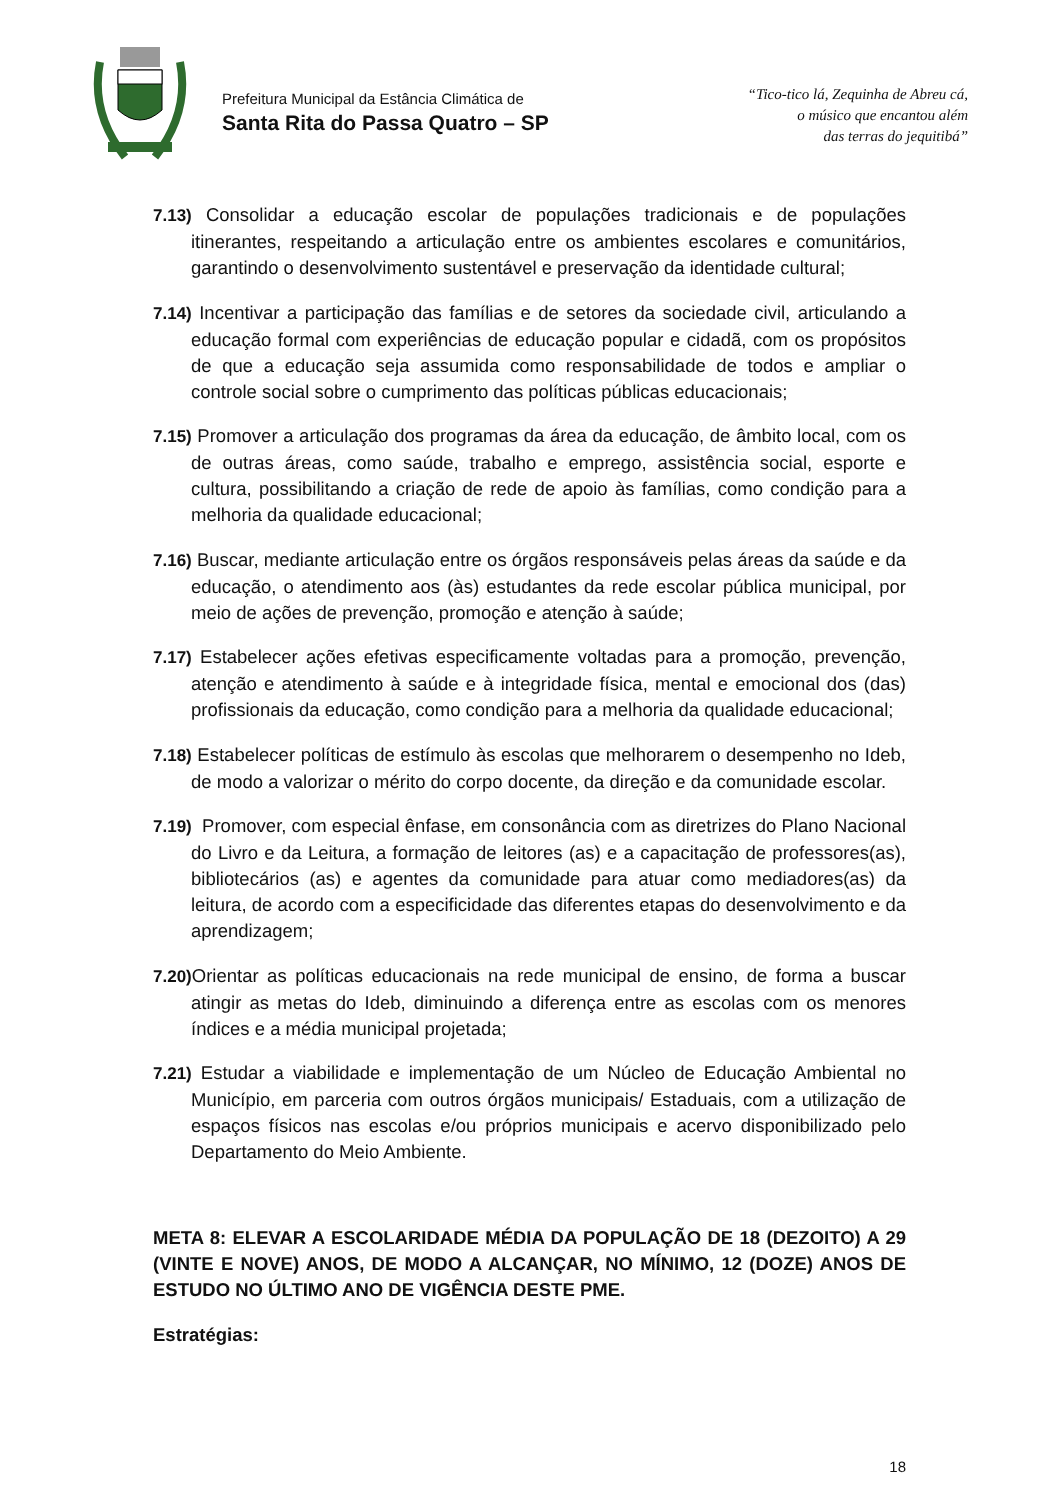Prefeitura Municipal da Estância Climática de
Santa Rita do Passa Quatro – SP
“Tico-tico lá, Zequinha de Abreu cá,
o músico que encantou além
das terras do jequitibá”
7.13) Consolidar a educação escolar de populações tradicionais e de populações itinerantes, respeitando a articulação entre os ambientes escolares e comunitários, garantindo o desenvolvimento sustentável e preservação da identidade cultural;
7.14) Incentivar a participação das famílias e de setores da sociedade civil, articulando a educação formal com experiências de educação popular e cidadã, com os propósitos de que a educação seja assumida como responsabilidade de todos e ampliar o controle social sobre o cumprimento das políticas públicas educacionais;
7.15) Promover a articulação dos programas da área da educação, de âmbito local, com os de outras áreas, como saúde, trabalho e emprego, assistência social, esporte e cultura, possibilitando a criação de rede de apoio às famílias, como condição para a melhoria da qualidade educacional;
7.16) Buscar, mediante articulação entre os órgãos responsáveis pelas áreas da saúde e da educação, o atendimento aos (às) estudantes da rede escolar pública municipal, por meio de ações de prevenção, promoção e atenção à saúde;
7.17) Estabelecer ações efetivas especificamente voltadas para a promoção, prevenção, atenção e atendimento à saúde e à integridade física, mental e emocional dos (das) profissionais da educação, como condição para a melhoria da qualidade educacional;
7.18) Estabelecer políticas de estímulo às escolas que melhorarem o desempenho no Ideb, de modo a valorizar o mérito do corpo docente, da direção e da comunidade escolar.
7.19) Promover, com especial ênfase, em consonância com as diretrizes do Plano Nacional do Livro e da Leitura, a formação de leitores (as) e a capacitação de professores(as), bibliotecários (as) e agentes da comunidade para atuar como mediadores(as) da leitura, de acordo com a especificidade das diferentes etapas do desenvolvimento e da aprendizagem;
7.20) Orientar as políticas educacionais na rede municipal de ensino, de forma a buscar atingir as metas do Ideb, diminuindo a diferença entre as escolas com os menores índices e a média municipal projetada;
7.21) Estudar a viabilidade e implementação de um Núcleo de Educação Ambiental no Município, em parceria com outros órgãos municipais/ Estaduais, com a utilização de espaços físicos nas escolas e/ou próprios municipais e acervo disponibilizado pelo Departamento do Meio Ambiente.
META 8: ELEVAR A ESCOLARIDADE MÉDIA DA POPULAÇÃO DE 18 (DEZOITO) A 29 (VINTE E NOVE) ANOS, DE MODO A ALCANÇAR, NO MÍNIMO, 12 (DOZE) ANOS DE ESTUDO NO ÚLTIMO ANO DE VIGÊNCIA DESTE PME.
Estratégias:
18